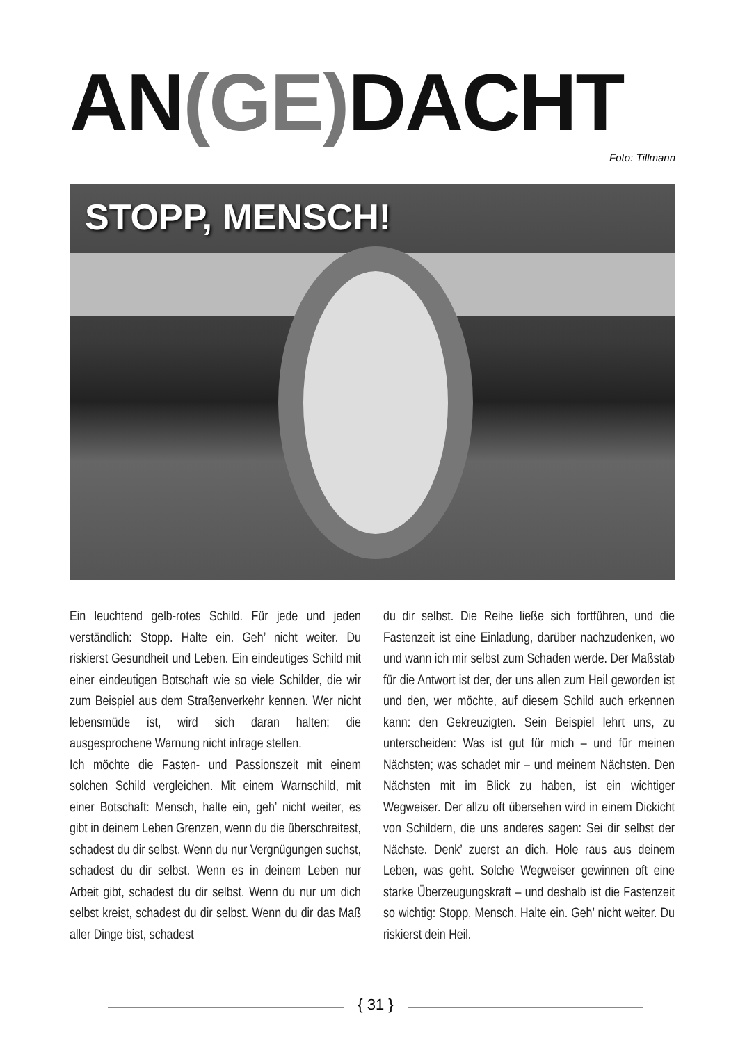AN(GE) DACHT
Foto: Tillmann
STOPP, MENSCH!
Ein leuchtend gelb-rotes Schild. Für jede und jeden verständlich: Stopp. Halte ein. Geh’ nicht weiter. Du riskierst Gesundheit und Leben. Ein eindeutiges Schild mit einer eindeutigen Botschaft wie so viele Schilder, die wir zum Beispiel aus dem Straßenverkehr kennen. Wer nicht lebensmüde ist, wird sich daran halten; die ausgesprochene Warnung nicht infrage stellen.
Ich möchte die Fasten- und Passionszeit mit einem solchen Schild vergleichen. Mit einem Warnschild, mit einer Botschaft: Mensch, halte ein, geh’ nicht weiter, es gibt in deinem Leben Grenzen, wenn du die überschreitest, schadest du dir selbst. Wenn du nur Vergnügungen suchst, schadest du dir selbst. Wenn es in deinem Leben nur Arbeit gibt, schadest du dir selbst. Wenn du nur um dich selbst kreist, schadest du dir selbst. Wenn du dir das Maß aller Dinge bist, schadest
du dir selbst. Die Reihe ließe sich fortführen, und die Fastenzeit ist eine Einladung, darüber nachzudenken, wo und wann ich mir selbst zum Schaden werde. Der Maßstab für die Antwort ist der, der uns allen zum Heil geworden ist und den, wer möchte, auf diesem Schild auch erkennen kann: den Gekreuzigten. Sein Beispiel lehrt uns, zu unterscheiden: Was ist gut für mich – und für meinen Nächsten; was schadet mir – und meinem Nächsten. Den Nächsten mit im Blick zu haben, ist ein wichtiger Wegweiser. Der allzu oft übersehen wird in einem Dickicht von Schildern, die uns anderes sagen: Sei dir selbst der Nächste. Denk’ zuerst an dich. Hole raus aus deinem Leben, was geht. Solche Wegweiser gewinnen oft eine starke Überzeugungskraft – und deshalb ist die Fastenzeit so wichtig: Stopp, Mensch. Halte ein. Geh’ nicht weiter. Du riskierst dein Heil.
{ 31 }